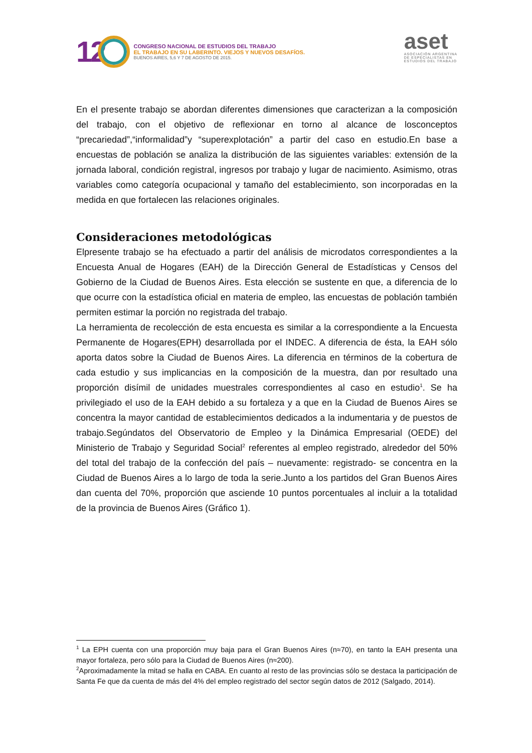12
CONGRESO NACIONAL DE ESTUDIOS DEL TRABAJO
EL TRABAJO EN SU LABERINTO. VIEJOS Y NUEVOS DESAFÍOS.
BUENOS AIRES, 5,6 Y 7 DE AGOSTO DE 2015.
aset
ASOCIACIÓN ARGENTINA
DE ESPECIALISTAS EN
ESTUDIOS DEL TRABAJO
En el presente trabajo se abordan diferentes dimensiones que caracterizan a la composición del trabajo, con el objetivo de reflexionar en torno al alcance de losconceptos “precariedad”,“informalidad”y “superexplotación” a partir del caso en estudio.En base a encuestas de población se analiza la distribución de las siguientes variables: extensión de la jornada laboral, condición registral, ingresos por trabajo y lugar de nacimiento. Asimismo, otras variables como categoría ocupacional y tamaño del establecimiento, son incorporadas en la medida en que fortalecen las relaciones originales.
Consideraciones metodológicas
Elpresente trabajo se ha efectuado a partir del análisis de microdatos correspondientes a la Encuesta Anual de Hogares (EAH) de la Dirección General de Estadísticas y Censos del Gobierno de la Ciudad de Buenos Aires. Esta elección se sustente en que, a diferencia de lo que ocurre con la estadística oficial en materia de empleo, las encuestas de población también permiten estimar la porción no registrada del trabajo.
La herramienta de recolección de esta encuesta es similar a la correspondiente a la Encuesta Permanente de Hogares(EPH) desarrollada por el INDEC. A diferencia de ésta, la EAH sólo aporta datos sobre la Ciudad de Buenos Aires. La diferencia en términos de la cobertura de cada estudio y sus implicancias en la composición de la muestra, dan por resultado una proporción disímil de unidades muestrales correspondientes al caso en estudio<sup>1</sup>. Se ha privilegiado el uso de la EAH debido a su fortaleza y a que en la Ciudad de Buenos Aires se concentra la mayor cantidad de establecimientos dedicados a la indumentaria y de puestos de trabajo.Segúndatos del Observatorio de Empleo y la Dinámica Empresarial (OEDE) del Ministerio de Trabajo y Seguridad Social<sup>2</sup> referentes al empleo registrado, alrededor del 50% del total del trabajo de la confección del país – nuevamente: registrado- se concentra en la Ciudad de Buenos Aires a lo largo de toda la serie.Junto a los partidos del Gran Buenos Aires dan cuenta del 70%, proporción que asciende 10 puntos porcentuales al incluir a la totalidad de la provincia de Buenos Aires (Gráfico 1).
<sup>1</sup> La EPH cuenta con una proporción muy baja para el Gran Buenos Aires (n≈70), en tanto la EAH presenta una mayor fortaleza, pero sólo para la Ciudad de Buenos Aires (n≈200).
<sup>2</sup> Aproximadamente la mitad se halla en CABA. En cuanto al resto de las provincias sólo se destaca la participación de Santa Fe que da cuenta de más del 4% del empleo registrado del sector según datos de 2012 (Salgado, 2014).